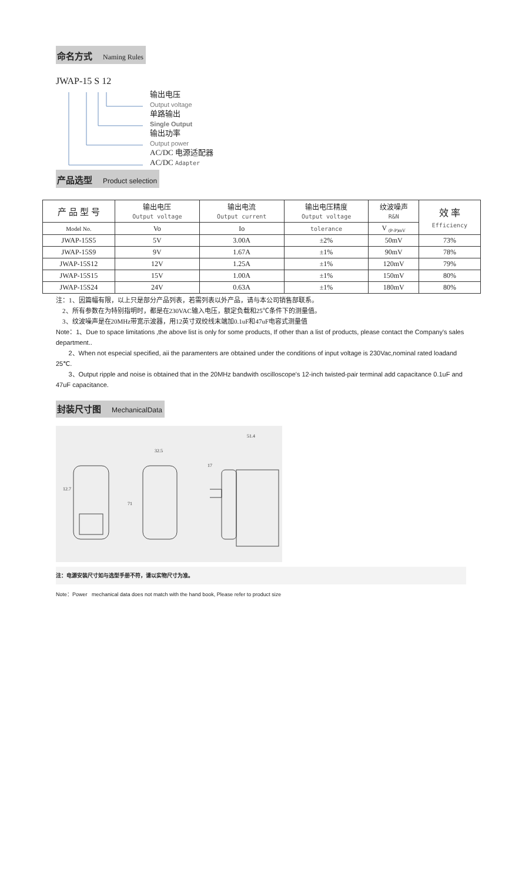命名方式 Naming Rules
JWAP-15 S 12
输出电压
Output voltage
单路输出
Single Output
输出功率
Output power
AC/DC 电源适配器
AC/DC Adapter
产品选型 Product selection
| 产 品 型 号 | 输出电压 Output voltage | 输出电流 Output current | 输出电压精度 Output voltage | 纹波噪声 R&N | 效 率 Efficiency |
| --- | --- | --- | --- | --- | --- |
| Model No. | Vo | Io | tolerance | V <sub>(P-P)mV</sub> | |
| JWAP-15S5 | 5V | 3.00A | ±2% | 50mV | 73% |
| JWAP-15S9 | 9V | 1.67A | ±1% | 90mV | 78% |
| JWAP-15S12 | 12V | 1.25A | ±1% | 120mV | 79% |
| JWAP-15S15 | 15V | 1.00A | ±1% | 150mV | 80% |
| JWAP-15S24 | 24V | 0.63A | ±1% | 180mV | 80% |
注：1、因篇幅有限，以上只是部分产品列表，若需列表以外产品，请与本公司销售部联系。
2、所有参数在为特别指明时，都是在230VAC输入电压，额定负载和25℃条件下的测量值。
3、纹波噪声是在20MHz带宽示波器，用12英寸双绞线末端加0.1uF和47uF电容式测量值
Note：1、Due to space limitations ,the above list is only for some products, If other than a list of products, please contact the Company's sales department..
2、When not especial specified, aii the paramenters are obtained under the conditions of input voltage is 230Vac,nominal rated loadand 25℃.
3、Output ripple and noise is obtained that in the 20MHz bandwith oscilloscope's 12-inch twisted-pair terminal add capacitance 0.1uF and 47uF capacitance.
封装尺寸图 MechanicalData
32.5
17
51.4
12.7
71
注：电源安装尺寸如与选型手册不符，请以实物尺寸为准。
Note：Power mechanical data does not match with the hand book, Please refer to product size